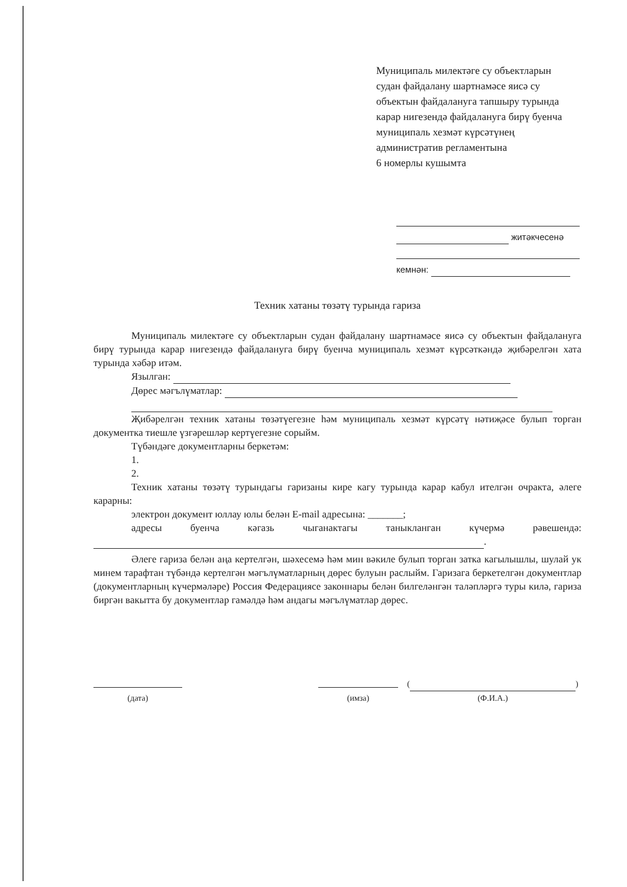Муниципаль милектәге су объектларын судан файдалану шартнамәсе яисә су объектын файдалануга тапшыру турында карар нигезендә файдалануга бирү буенча муниципаль хезмәт күрсәтүнең административ регламентына
6 номерлы кушымта
житәкчесенә
кемнән:
Техник хатаны төзәтү турында гариза
Муниципаль милектәге су объектларын судан файдалану шартнамәсе яисә су объектын файдалануга бирү турында карар нигезендә файдалануга бирү буенча муниципаль хезмәт күрсәткәндә җибәрелгән хата турында хәбәр итәм.
Язылган:
Дөрес мәгълүматлар:
Җибәрелгән техник хатаны төзәтүегезне һәм муниципаль хезмәт күрсәтү нәтиҗәсе булып торган документка тиешле үзгәрешләр кертүегезне сорыйм.
Түбәндәге документларны беркетәм:
1.
2.
Техник хатаны төзәтү турындагы гаризаны кире кагу турында карар кабул ителгән очракта, әлеге карарны:
электрон документ юллау юлы белән E-mail адресына: _______;
адресы буенча кәгазь чыганактагы таныкланган күчермә рәвешендә: .
Әлеге гариза белән аңа кертелгән, шәхесемә һәм мин вәкиле булып торган затка кагылышлы, шулай ук минем тарафтан түбәндә кертелгән мәгълүматларның дөрес булуын раслыйм. Гаризага беркетелгән документлар (документларның күчермәләре) Россия Федерациясе законнары белән билгеләнгән таләпләргә туры килә, гариза биргән вакытта бу документлар гамәлдә һәм андагы мәгълүматлар дөрес.
(дата)
(имза)
( )
(Ф.И.А.)